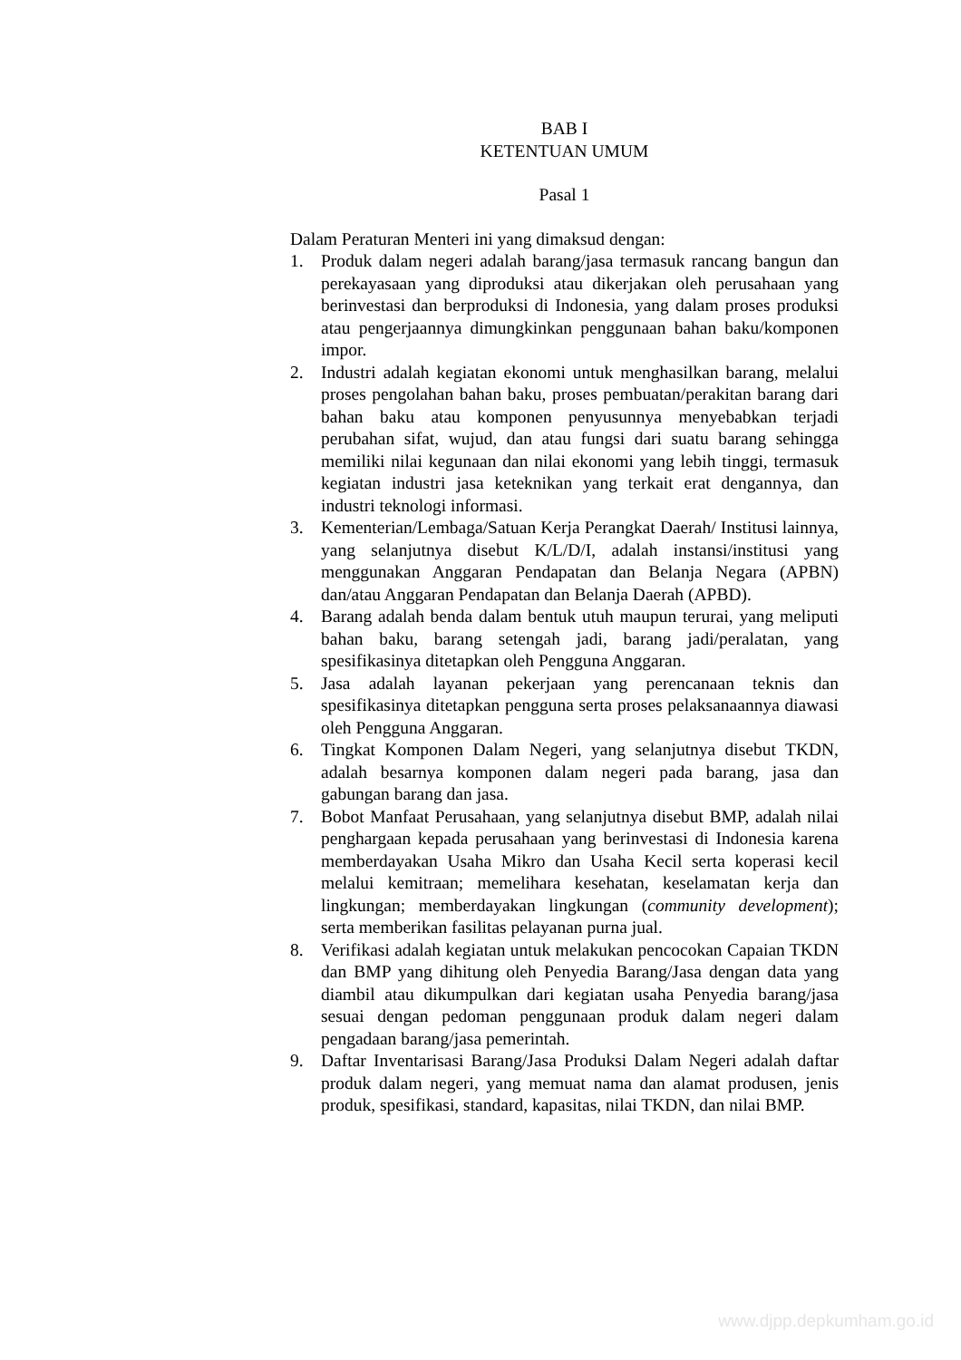BAB I
KETENTUAN UMUM
Pasal 1
Dalam Peraturan Menteri ini yang dimaksud dengan:
1. Produk dalam negeri adalah barang/jasa termasuk rancang bangun dan perekayasaan yang diproduksi atau dikerjakan oleh perusahaan yang berinvestasi dan berproduksi di Indonesia, yang dalam proses produksi atau pengerjaannya dimungkinkan penggunaan bahan baku/komponen impor.
2. Industri adalah kegiatan ekonomi untuk menghasilkan barang, melalui proses pengolahan bahan baku, proses pembuatan/perakitan barang dari bahan baku atau komponen penyusunnya menyebabkan terjadi perubahan sifat, wujud, dan atau fungsi dari suatu barang sehingga memiliki nilai kegunaan dan nilai ekonomi yang lebih tinggi, termasuk kegiatan industri jasa keteknikan yang terkait erat dengannya, dan industri teknologi informasi.
3. Kementerian/Lembaga/Satuan Kerja Perangkat Daerah/ Institusi lainnya, yang selanjutnya disebut K/L/D/I, adalah instansi/institusi yang menggunakan Anggaran Pendapatan dan Belanja Negara (APBN) dan/atau Anggaran Pendapatan dan Belanja Daerah (APBD).
4. Barang adalah benda dalam bentuk utuh maupun terurai, yang meliputi bahan baku, barang setengah jadi, barang jadi/peralatan, yang spesifikasinya ditetapkan oleh Pengguna Anggaran.
5. Jasa adalah layanan pekerjaan yang perencanaan teknis dan spesifikasinya ditetapkan pengguna serta proses pelaksanaannya diawasi oleh Pengguna Anggaran.
6. Tingkat Komponen Dalam Negeri, yang selanjutnya disebut TKDN, adalah besarnya komponen dalam negeri pada barang, jasa dan gabungan barang dan jasa.
7. Bobot Manfaat Perusahaan, yang selanjutnya disebut BMP, adalah nilai penghargaan kepada perusahaan yang berinvestasi di Indonesia karena memberdayakan Usaha Mikro dan Usaha Kecil serta koperasi kecil melalui kemitraan; memelihara kesehatan, keselamatan kerja dan lingkungan; memberdayakan lingkungan (community development); serta memberikan fasilitas pelayanan purna jual.
8. Verifikasi adalah kegiatan untuk melakukan pencocokan Capaian TKDN dan BMP yang dihitung oleh Penyedia Barang/Jasa dengan data yang diambil atau dikumpulkan dari kegiatan usaha Penyedia barang/jasa sesuai dengan pedoman penggunaan produk dalam negeri dalam pengadaan barang/jasa pemerintah.
9. Daftar Inventarisasi Barang/Jasa Produksi Dalam Negeri adalah daftar produk dalam negeri, yang memuat nama dan alamat produsen, jenis produk, spesifikasi, standard, kapasitas, nilai TKDN, dan nilai BMP.
www.djpp.depkumham.go.id